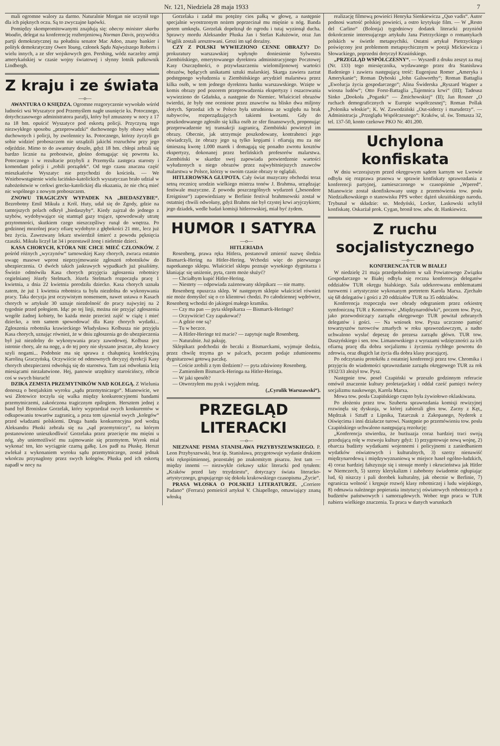Nr. 121, Niedziela 28 maja 1933 7
mali ogromne walory za darmo. Naturalnie Morgan nie uczynił tego dla ich pięknych oczu. Są to zwyczajne łapówki.
Pomiędzy skompromitowanymi znajdują się: obecny minister skarbu Woodin, delegat na konferencję rozbrojeniową Norman Davis, przywódca partji demokratycznej na południu senator Mac Adoo, znany bankier i polityk demokratyczny Owen Young, członek Sądu Najwyższego Roberts i wielu innych, a ze sfer wojskowych gen. Pershing, wódz naczelny armji amerykańskiej w czasie wojny światowej i słynny lotnik pułkownik Lindbergh.
Z kraju i ze świata
—o—
AWANTURA O KSIĘDZA. Ogromne rozgoryczenie wywołało wśród ludności wsi Wyszatyce pod Przemyślem nagłe usunięcie ks. Potocznego, dotychczasowego administratora parafji, który był zmuszony w nocy z 17 na 18 bm. opuścić Wyszatyce pod eskortą policji. Przyczyną tego niezwykłego sposobu „przeprowadzki“ duchownego były obawy władz duchownych i policji, by zwolennicy ks. Potocznego, którzy życzyli go sobie widzieć proboszczem nie urządzili jakichś rozruchów przy jego odjeździe. Mimo to do awantury doszło, gdyż 18 bm. chłopi zebrali się bardzo licznie na probostwie, głośno domagając się powrotu ks. Potocznego i w rezultacie przybyli z Przemyśla zastępca starosty i komendant policji i „robili porządek“. Od tego czasu znaczna część mieszkańców Wyszatyc nie przychodzi do kościoła. — We Wniebowstąpienie wielu łacińsko-katolickich wyszatyczan brało udział w nabożeństwie w cerkwi grecko-katolickiej dla okazania, że nie chcą mieć nic wspólnego z nowym proboszczem.
ZNOWU TRAGICZNY WYPADEK NA „BIEDASZYBIE“. Bezrobotny Emil Mikuła z Król. Huty, udał się do Zgody, gdzie na tamtejszych polach odkrył „biedaszyby“. Kiedy zajrzał do jednego z szybów, wydobywające się stamtąd gazy trujące, spowodowały utratę przytomności, skutkiem czego nieszczęśliwy runął do wnętrza. Po godzinnej mozolnej pracy ofiarę wydobyto z głębokości 21 mtr., lecz już bez życia. Zawezwany lekarz stwierdził śmierć z powodu pęknięcia czaszki. Mikuła liczył lat 34 i pozostawił żonę i nieletnie dzieci.
KASA CHORYCH, KTÓRA NIE CHCE MIEĆ CZŁONKÓW. Z pośród różnych „wyczynów“ tarnowskiej Kasy chorych, zwraca ostatnio uwagę masowe wprost nieprzyjmowanie zgłoszeń robotników do ubezpieczenia. O dwóch takich jaskrawych wypadkach już pisaliśmy. Świeżo odmówiła Kasa chorych przyjęcia zgłoszenia robotnicy cegielnianej Józefy Stelmach. Józefa Stelmach rozpoczęła pracę 1 kwietnia, a dnia 22 kwietnia porodziła dziecko. Kasa chorych uznała zatem, że już 1 kwietnia robotnica ta była niezdolna do wykonywania pracy. Taka decyzja jest oczywistym nonsensem, nawet ustawa o Kasach chorych w artykule 30 uznaje niezdolność do pracy najwyżej na 2 tygodnie przed połogiem. Idąc po tej linji, można nie przyjąć zgłoszenia wogóle żadnej kobiety, bo każda może przecież zajść w ciążę i mieć dziecko, a tem samem spowodować dla Kasy chorych wydatki... Zgłoszenia robotnika krawieckiego Władysława Kolbusza nie przyjęła Kasa chorych, uznając również, że w dniu zgłoszenia go do ubezpieczenia był już niezdolny do wykonywania pracy zawodowej. Kolbusz jest istotnie chory, ale na nogę, a do tej pory nie słyszano jeszcze, aby krawcy szyli nogami... Podobnie ma się sprawa z chałupnicą konfekcyjną Karoliną Graczyńską. Oczywiście od odmownych decyzyj dyrekcji Kasy chorych ubezpieczeni odwołują się do starostwa. Tam zaś odwołania leżą miesiącami niezałatwione. Hej, panowie urzędnicy starościńscy, róbcie coś w swych biurach!
DZIKA ZEMSTA PRZEMYTNIKÓW NAD KOLEGĄ. Z Wielunia donoszą o bestjalskim wyroku „sądu przemytniczego“. Mianowicie, we wsi Złotowice toczyła się walka między konkurencyjnemi bandami przemytniczemi, zakończona tragicznym epilogiem. Hersztem jednej z band był Bronisław Gorzelak, który wyprzedzał swych konkurentów w odkupowaniu towarów zagranicą, a poza tem ujawniał swych „kolegów“ przed władzami polskiemi. Druga banda konkurencyjna pod wodzą Aleksandra Płuski zebrała się na „sąd przemytniczy“, na którym postanowiono unieszkodliwić Gorzelaka przez przecięcie mu mięśni u nóg, aby uniemożliwić mu zajmowanie się przemytem. Wyrok miał wykonać ten, kto wyciągnie czarną gałkę. Los padł na Płuskę. Herszt zwlekał z wykonaniem wyroku sądu przemytniczego, został jednak wkończu przynaglony przez swych kolegów. Płuska pod ich eskortą napadł w nocy na
Gorzelaka i zadał mu potężny cios pałką w głowę, a następnie specjalnie wyostrzonym nożem poprzecinał mu mięśnie u nóg. Banda potem umknęła. Gorzelak dopełznął do ogrodu i tutaj wyzionął ducha. Sprawcy mordu Aleksander Płuska Jan i Stefan Kałużowie, oraz Jan Wąglik zostali aresztowani. Grozi im sąd doraźny.
CZY Z POLSKI WYWIEZIONO CENNE OBRAZY? Do prokuratury warszawskiej wpłynęło doniesienie Sylwestra Ziembińskiego, emerytowanego dyrektora administracyjnego Pocztowej Kasy Oszczędności, o przywłaszczeniu wielomiljonowej wartości obrazów, będących unikatami sztuki malarskiej. Skarga zawiera zarzut podstępnego wyłudzenia u Ziembińskiego arcydzieł malarstwa przez kilka osób, w tem jednego dyrektora banku warszawskiego. Wzięte w komis obrazy pod pozorem przeprowadzenia ekspertyzy i oszacowania wywieziono do Gdańska, a następnie do Niemiec. Właściciel obrazów twierdzi, że były one ocenione przez znawców na blisko dwa miljony złotych. Sprzedaż ich w Polsce była utrudniona ze względu na brak nabywców, rozporządzających takiemi kwotami. Gdy do poszkodowanego zgłosiło się kilka osób ze sfer finansowych, proponując przeprowadzenie tej transakcji zagranicą, Ziembiński powierzył im obrazy. Obecnie, jak utrzymuje poszkodowany, kontrahenci jego oświadczyli, że obrazy jego są tylko kopjami i ofiarują mu za nie śmieszną kwotę 1.000 marek i domagają się ponadto zwrotu kosztów ekspertyzy, dokonanej przez berlińskich profesorów malarstwa. Ziembiński w skardze swej zapowiada potwierdzenie wartości wyłudzonych u niego obrazów przez najwybitniejszych znawców malarstwa w Polsce, którzy w swoim czasie obrazy te oglądali.
HITLEROWSKA GŁUPOTA. Cały świat muzyczny obchodzi teraz setną rocznicę urodzin wielkiego mistrza tonów J. Brahmsa, urządzając festiwale muzyczne. Z powodu poszczególnych wydarzeń („besondere Ereignisse“) zapowiedziany w Berlinie festival brahmsowski został w ostatniej chwili odwołany, gdyż Brahms nie był czystej krwi aryjczykiem; jego dziadek, wedle badań komisji hitlerowskiej, miał być żydem.
HUMOR I SATYRA
—o—
HITLERIADA
Rosenberg, prawa ręka Hitlera, postanowił zmienić nazwę śledzia Bismarck-Hering na Hitler-Hering. Wchodzi więc do pierwszego napotkanego sklepu. Właściciel sklepu poznaje wysokiego dygnitarza i kłaniając się uniżenie, pyta, czem może służyć?
— Chciałbym kupić Hitler-Hering.
— Niestety — odpowiada zażenowany sklepikarz — nie mamy.
Rosenberg opuszcza sklep. W następnym sklepie właściciel również nie może domyśleć się o co klientowi chodzi. Po całodziennej wędrówce, Rosenberg wchodzi do jakiegoś małego kramiku.
— Czy ma pan — pyta sklepikarza — Bismarck-Heringe?
— Oczywiście! Czy zapakować?
— A gdzie one są?
— Tu w beczce.
— A Hitler-Heringe też macie? — zapytuje nagle Rosenberg.
— Naturalnie. Już pakuję.
Sklepikarz podchodzi do beczki z Bismarckami, wyjmuje śledzia, przez chwilę trzyma go w palcach, poczem podaje zdumionemu dygnitarzowi gotową paczkę.
— Coście zrobili z tym śledziem? — pyta zdziwiony Rosenberg.
— Zamieniłem Bismarck-Heringa na Hitler-Heringa.
— W jaki sposób?
— Otworzyłem mu pysk i wyjąłem mózg.
(„Cyrulik Warszawski“).
PRZEGLĄD LITERACKI
—o—
NIEZNANE PISMA STANISŁAWA PRZYBYSZEWSKIEGO. P. Leon Przybyszewski, brat śp. Stanisława, przygotowuje wydanie drukiem teki rękopiśmiennej, pozostałej po znakomitym pisarzu. Jest tam — między innemi — niezwykle ciekawy szkic literacki pod tytułem: „Kraków przed laty trzydziestu“, dotyczący świata literacko-artystycznego, grupującego się dokoła krakowskiego czasopisma „Życie“.
PRASA WŁOSKA O POLSKIEJ LITERATURZE. „Corriere Padano“ (Ferrara) pomieścił artykuł V. Chiapellego, omawiający znaną włoską
realizację filmową powieści Henryka Sienkiewicza „Quo vadis“. Autor podnosi wartość polskiej powieści, a ostro krytykuje film. — W „Resto del Carlino“ (Bolonja) tygodniowy dodatek literacki przyniósł dokończenie interesującego artykułu Jana Pietrzyckiego o romantykach polskich w świetle metapsychiki. Ostatni artykuł Pietrzyckiego poświęcony jest problemom metapsychicznym w poezji Mickiewicza i Słowackiego, poprzedni dotyczył Krasińskiego.
„PRZEGLĄD WSPÓŁCZESNY“. — Wyszedł z druku zeszyt za maj (Nr. 133) tego miesięcznika, wydawanego przez dra Stanisława Badeniego i zawiera następującą treść: Eugenjusz Romer „Ameryka i Amerykanie“; Roman Dyboski „John Galsworthy“; Roman Battaglia „Ewolucja życia gospodarczego“; Alina Świderska „Ryszard Wagner a wiosna ludów“; Otto Forst-Battaglia „Tajemnica krwi“ (III); Tadeusz Sinko „Dookoła „Poganki“ — Żmichowskiej“ (II); Jan Rosner „O ruchach demograficznych w Europie współczesnej“; Roman Pollak „Polonika włoskie“; K. W. Zawodziński „Out-siderzy i maruderzy“. — Administracja „Przeglądu Współczesnego“: Kraków, ul. św. Tomasza 32, tel. 137-50, konto czekowe PKO Nr. 401.200.
Uchylona konfiskata
W dniu wczorajszym przed okręgowym sądem karnym we Lwowie odbyła się rozprawa prasowa w sprawie konfiskaty sprawozdania z konferencji partyjnej, zamieszczonego w czasopiśmie „Wpered“. Mianowicie został skonfiskowany ustęp z przemówienia tow. posła Niedziałkowskiego o stanowisku PPS wobec dążeń ukraińskiego narodu. Trybunał w składzie: so. Medyński, Locker, Laskowski uchylił konfiskatę. Oskarżał prok. Cygan, bronił tow. adw. dr. Hankiewicz.
Z ruchu socjalistycznego
—o—
KONFERENCJA TUR W BIAŁEJ
W niedzielę 21 maja przedpołudniem w sali Powiatowego Związku Gospodarczego w Białej odbyła się roczna konferencja delegatów oddziałów TUR okręgu bialskiego. Sala udekorowana emblematami turowemi i artystycznie wykonanym portretem Karola Marxa. Zjechało się 68 delegatów i gości z 20 oddziałów TUR na 35 oddziałów.
Konferencja rozpoczęła swe obrady odegraniem przez orkiestrę symfoniczną TUR z Komorowic „Międzynarodówki“, poczem tow. Pysz, jako przewodniczący zarządu okręgowego TUR powitał zebranych delegatów i gości. — Na wniosek tow. Pysza uczczono pamięć towarzyszów turowców zmarłych w roku sprawozdawczym, a nadto uchwalono wysłać depeszę do prezesa zarządu główn. TUR tow. Daszyńskiego i sen. tow. Limanowskiego z wyrazami wdzięczności za ich ofiarną pracę dla dobra socjalizmu i życzenia rychłego powrotu do zdrowia, oraz długich lat życia dla dobra klasy pracującej.
Po odczytaniu protokółu z ostatniej konferencji przez tow. Chromika i przyjęciu do wiadomości sprawozdanie zarządu okręgowego TUR za rok 1932/33 złożył tow. Pysz.
Następnie tow. poseł Czapiński w przeszło godzinnym referacie omówił znaczenie kultury proletarjackiej i oddał cześć pamięci twórcy socjalizmu naukowego, Karola Marxa.
Mowa tow. posła Czapińskiego często była żywiołowo oklaskiwana.
Po złożeniu przez tow. Szuberta sprawozdania komisji rewizyjnej rozwinęła się dyskusja, w której zabierali głos tow. Zacny z Kęt,, Mędrzak i Sztaff z Lipnika, Tatarczuk z Zakopanego, Nyderek z Oświęcima i inni działacze turowi. Następnie po przemówieniu tow. posła Czapińskiego uchwalono następującą rezolucję:
„Konferencja stwierdza, że burżuazja coraz bardziej traci swoją przodującą rolę w rozwoju kultury gdyż: 1) przygotowuje nową wojnę, 2) obarcza budżety wydatkami wojennemi i policyjnemi z zaniedbaniem wydatków oświatowych i kulturalnych, 3) szerzy nienawiść międzynarodową i międzywyznaniową w miejsce haseł ogólno-ludzkich, 4) coraz bardziej fałszyzuje się i stosuje mordy i okrucieństwa jak Hitler w Niemczech, 5) szerzy klerykalizm i zabobony świadomie ogłupiając lud, 6) niszczy i pali dorobek kulturalny, jak obecnie w Berlinie, 7) ogranicza wolność i krępuje rozwój klasy robotniczej i ludu wiejskiego, 8) odmawia należnego popierania instytucyj oświatowych robotniczych z budżetów państwowych i samorządowych. Wobec tego praca w TUR nabiera wielkiego znaczenia. Ta praca w danych warunkach